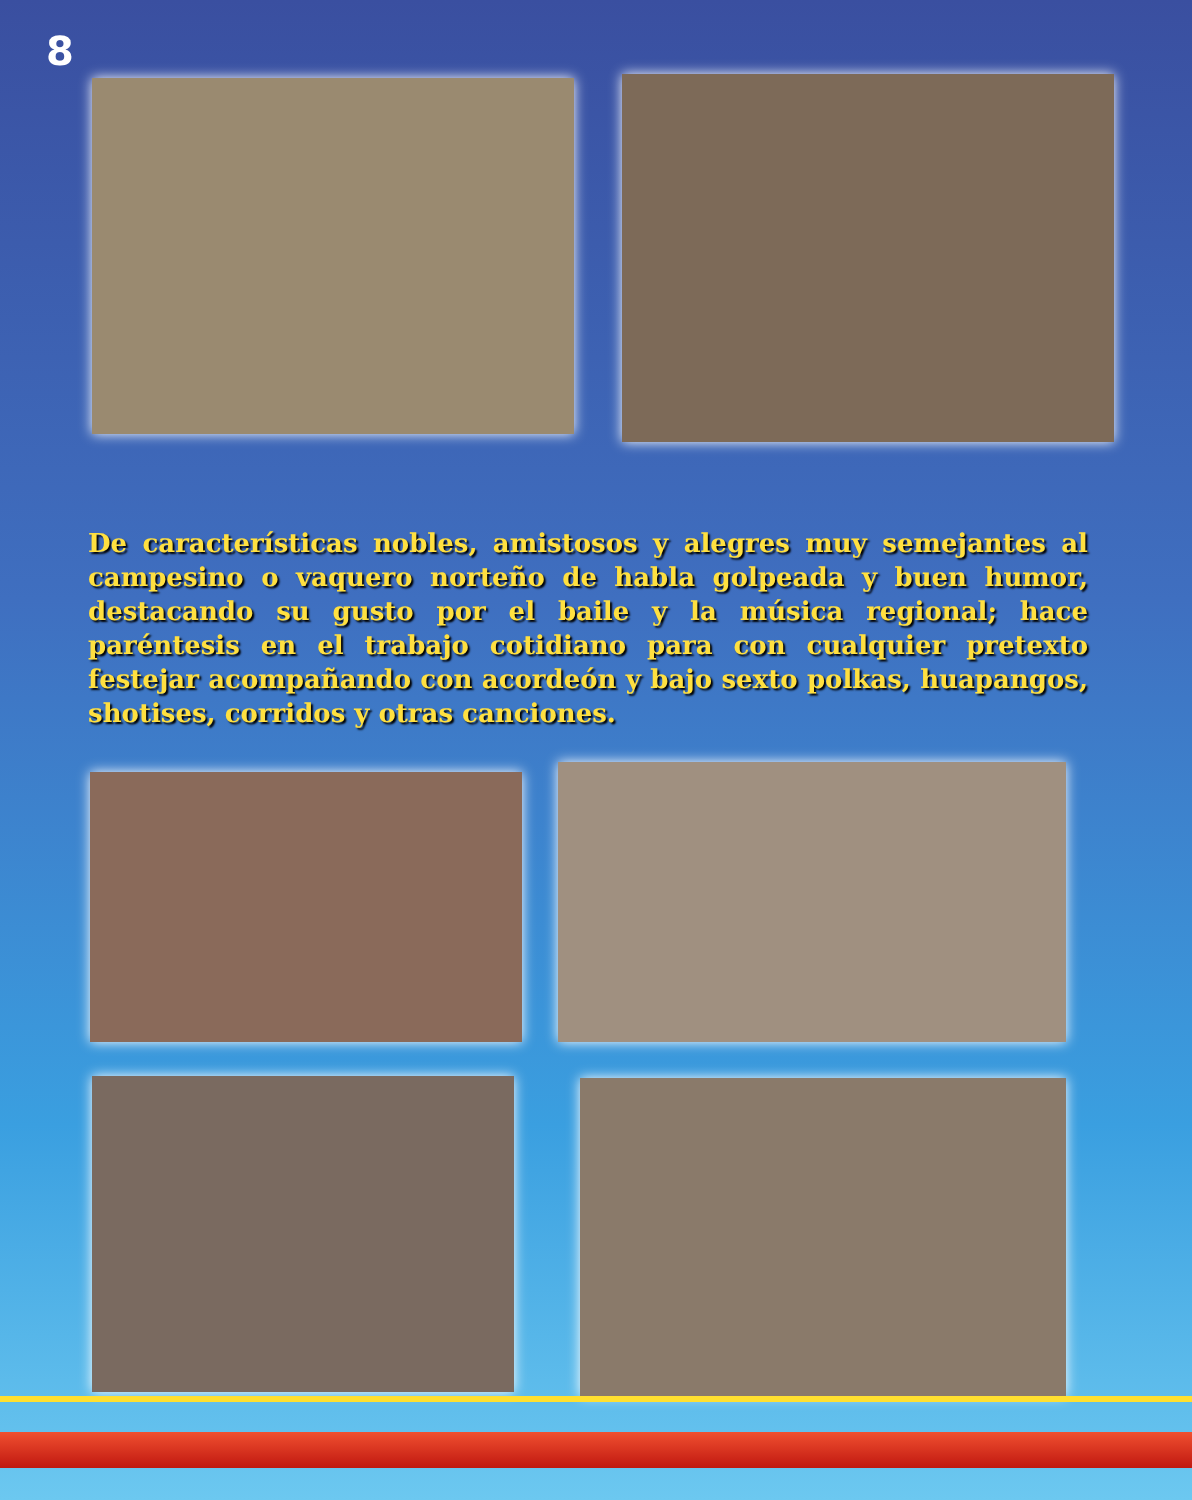8
De características nobles, amistosos y alegres muy semejantes al campesino o vaquero norteño de habla golpeada y buen humor, destacando su gusto por el baile y la música regional; hace paréntesis en el trabajo cotidiano para con cualquier pretexto festejar acompañando con acordeón y bajo sexto polkas, huapangos, shotises, corridos y otras canciones.